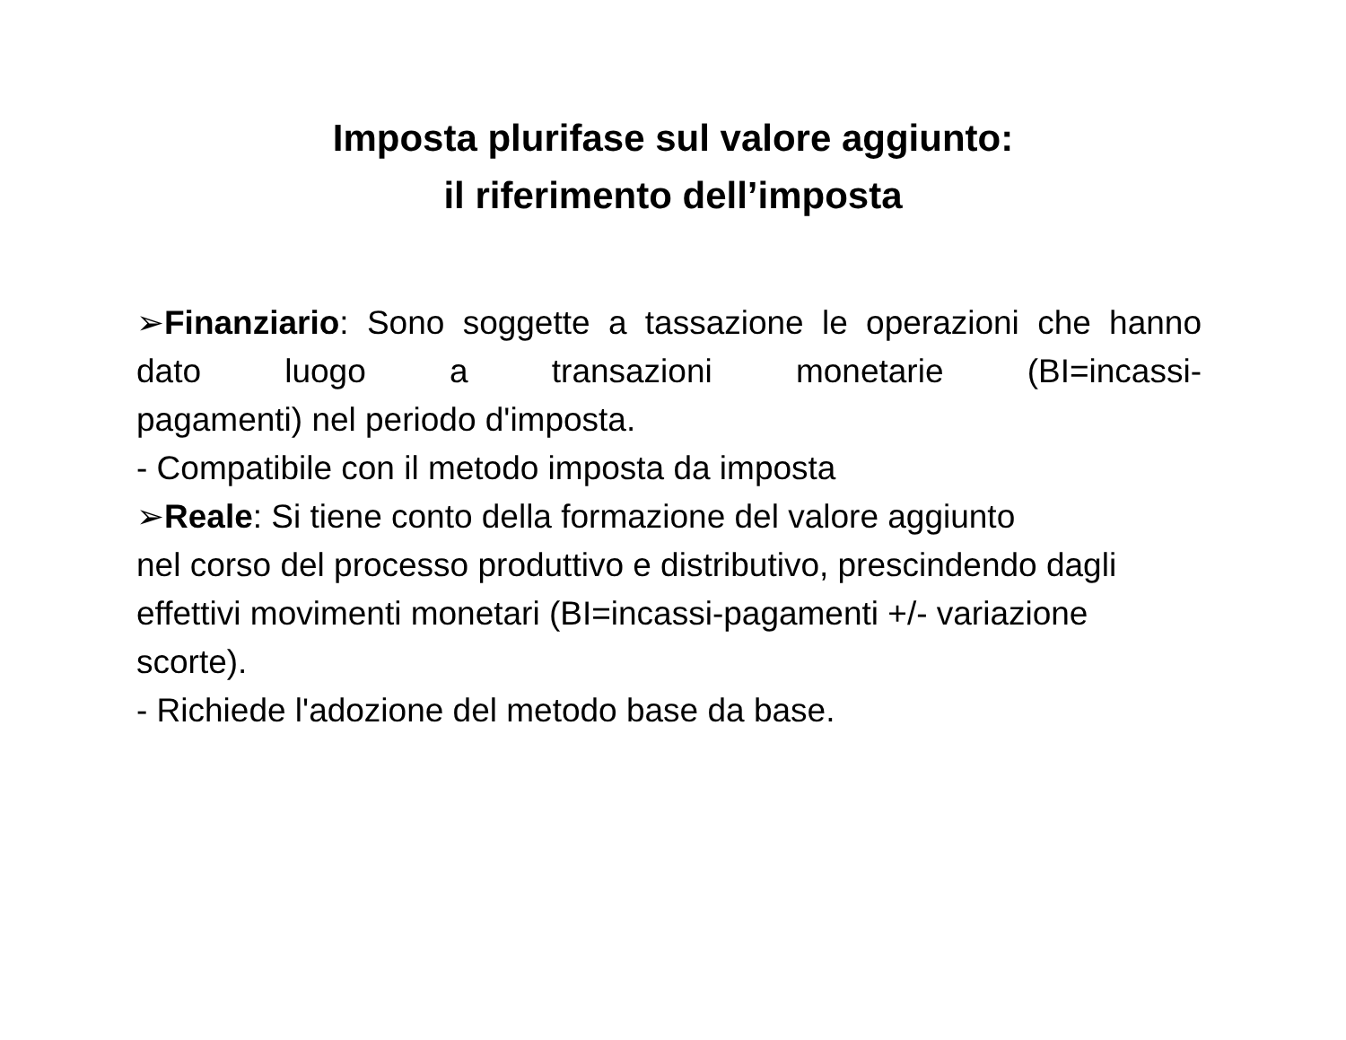Imposta plurifase sul valore aggiunto:
il riferimento dell’imposta
➢Finanziario: Sono soggette a tassazione le operazioni che hanno dato luogo a transazioni monetarie (BI=incassi-
pagamenti) nel periodo d'imposta.
- Compatibile con il metodo imposta da imposta
➢Reale: Si tiene conto della formazione del valore aggiunto
nel corso del processo produttivo e distributivo, prescindendo dagli effettivi movimenti monetari (BI=incassi-pagamenti +/- variazione scorte).
- Richiede l'adozione del metodo base da base.